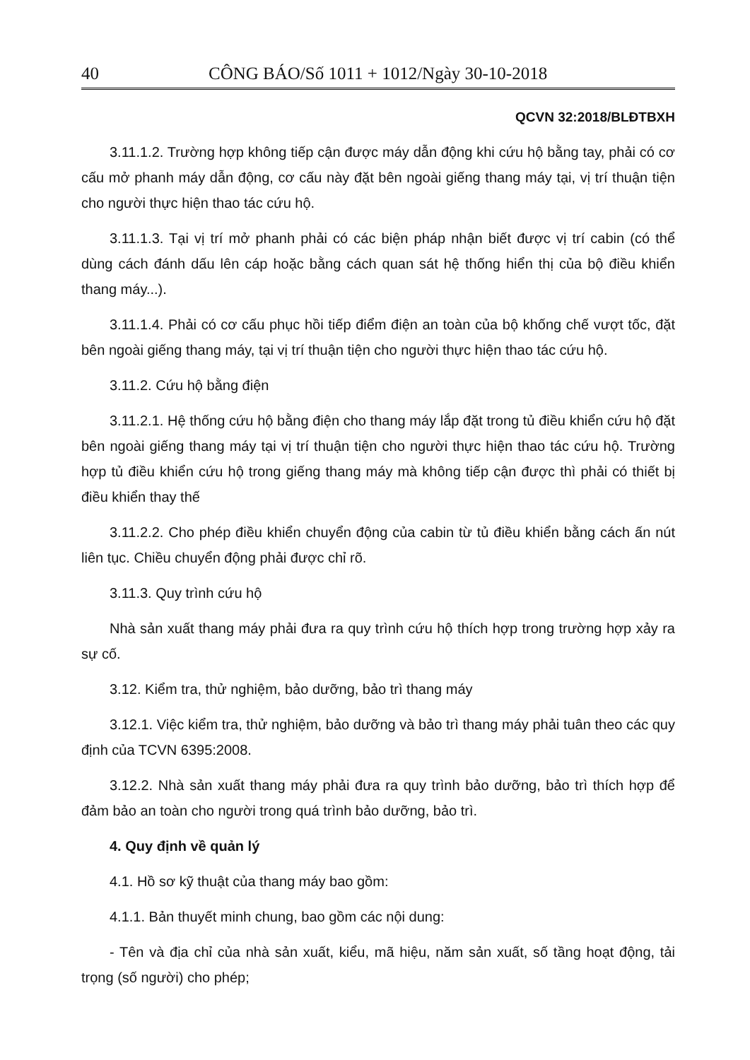40 CÔNG BÁO/Số 1011 + 1012/Ngày 30-10-2018
QCVN 32:2018/BLĐTBXH
3.11.1.2. Trường hợp không tiếp cận được máy dẫn động khi cứu hộ bằng tay, phải có cơ cấu mở phanh máy dẫn động, cơ cấu này đặt bên ngoài giếng thang máy tại, vị trí thuận tiện cho người thực hiện thao tác cứu hộ.
3.11.1.3. Tại vị trí mở phanh phải có các biện pháp nhận biết được vị trí cabin (có thể dùng cách đánh dấu lên cáp hoặc bằng cách quan sát hệ thống hiển thị của bộ điều khiển thang máy...).
3.11.1.4. Phải có cơ cấu phục hồi tiếp điểm điện an toàn của bộ khống chế vượt tốc, đặt bên ngoài giếng thang máy, tại vị trí thuận tiện cho người thực hiện thao tác cứu hộ.
3.11.2. Cứu hộ bằng điện
3.11.2.1. Hệ thống cứu hộ bằng điện cho thang máy lắp đặt trong tủ điều khiển cứu hộ đặt bên ngoài giếng thang máy tại vị trí thuận tiện cho người thực hiện thao tác cứu hộ. Trường hợp tủ điều khiển cứu hộ trong giếng thang máy mà không tiếp cận được thì phải có thiết bị điều khiển thay thế
3.11.2.2. Cho phép điều khiển chuyển động của cabin từ tủ điều khiển bằng cách ấn nút liên tục. Chiều chuyển động phải được chỉ rõ.
3.11.3. Quy trình cứu hộ
Nhà sản xuất thang máy phải đưa ra quy trình cứu hộ thích hợp trong trường hợp xảy ra sự cố.
3.12. Kiểm tra, thử nghiệm, bảo dưỡng, bảo trì thang máy
3.12.1. Việc kiểm tra, thử nghiệm, bảo dưỡng và bảo trì thang máy phải tuân theo các quy định của TCVN 6395:2008.
3.12.2. Nhà sản xuất thang máy phải đưa ra quy trình bảo dưỡng, bảo trì thích hợp để đảm bảo an toàn cho người trong quá trình bảo dưỡng, bảo trì.
4. Quy định về quản lý
4.1. Hồ sơ kỹ thuật của thang máy bao gồm:
4.1.1. Bản thuyết minh chung, bao gồm các nội dung:
- Tên và địa chỉ của nhà sản xuất, kiểu, mã hiệu, năm sản xuất, số tầng hoạt động, tải trọng (số người) cho phép;